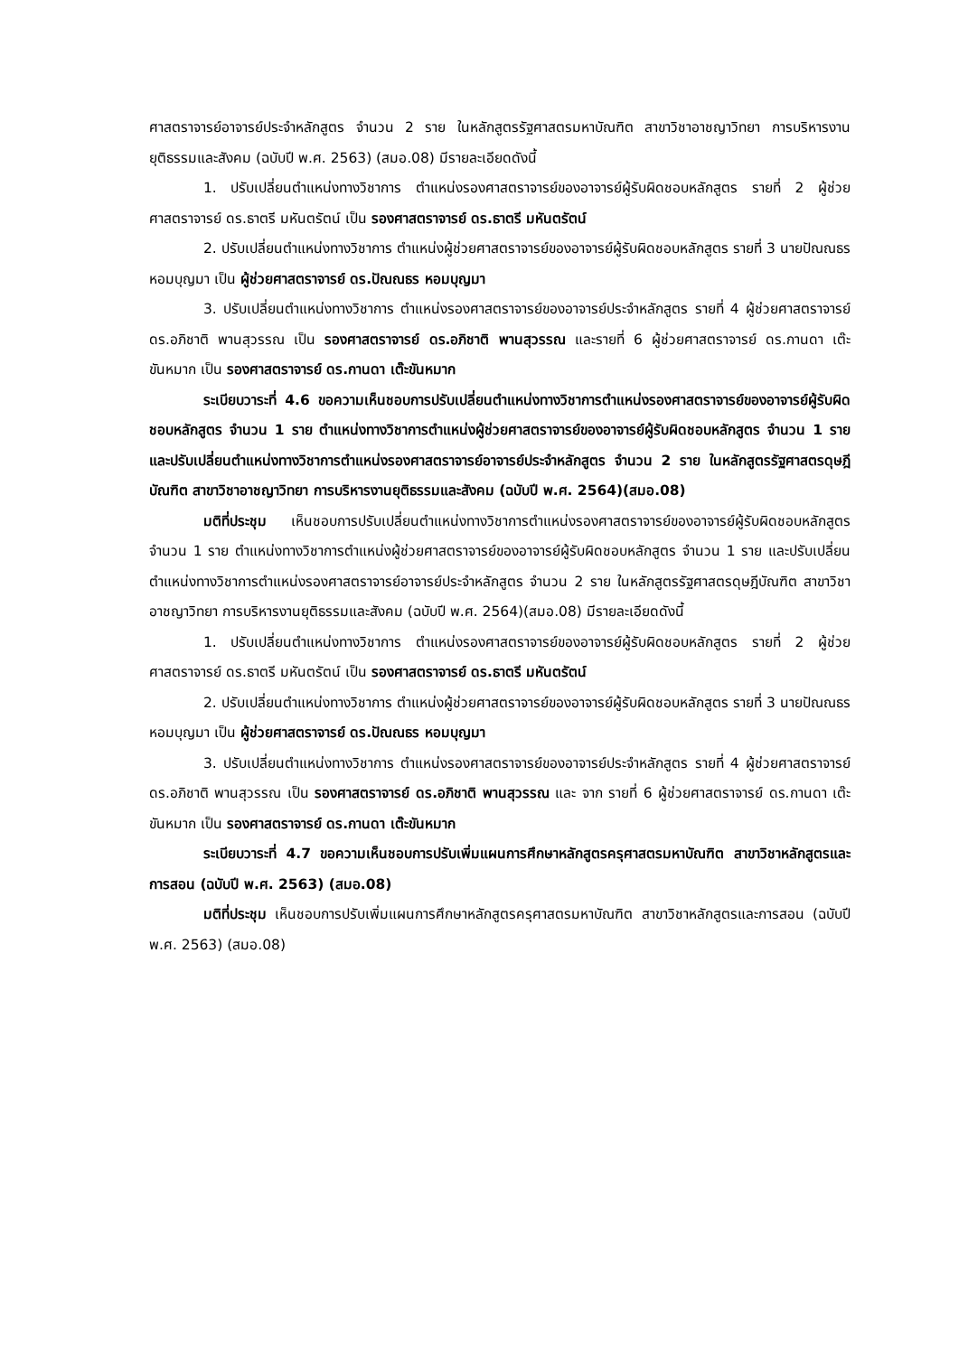ศาสตราจารย์อาจารย์ประจำหลักสูตร จำนวน 2 ราย ในหลักสูตรรัฐศาสตรมหาบัณฑิต สาขาวิชาอาชญาวิทยา การบริหารงานยุติธรรมและสังคม (ฉบับปี พ.ศ. 2563) (สมอ.08) มีรายละเอียดดังนี้
1. ปรับเปลี่ยนตำแหน่งทางวิชาการ ตำแหน่งรองศาสตราจารย์ของอาจารย์ผู้รับผิดชอบหลักสูตร รายที่ 2 ผู้ช่วยศาสตราจารย์ ดร.ธาตรี มหันตรัตน์ เป็น รองศาสตราจารย์ ดร.ธาตรี มหันตรัตน์
2. ปรับเปลี่ยนตำแหน่งทางวิชาการ ตำแหน่งผู้ช่วยศาสตราจารย์ของอาจารย์ผู้รับผิดชอบหลักสูตร รายที่ 3 นายปัณณธร หอมบุญมา เป็น ผู้ช่วยศาสตราจารย์ ดร.ปัณณธร หอมบุญมา
3. ปรับเปลี่ยนตำแหน่งทางวิชาการ ตำแหน่งรองศาสตราจารย์ของอาจารย์ประจำหลักสูตร รายที่ 4 ผู้ช่วยศาสตราจารย์ ดร.อภิชาติ พานสุวรรณ เป็น รองศาสตราจารย์ ดร.อภิชาติ พานสุวรรณ และรายที่ 6 ผู้ช่วยศาสตราจารย์ ดร.กานดา เต๊ะขันหมาก เป็น รองศาสตราจารย์ ดร.กานดา เต๊ะขันหมาก
ระเบียบวาระที่ 4.6 ขอความเห็นชอบการปรับเปลี่ยนตำแหน่งทางวิชาการตำแหน่งรองศาสตราจารย์ของอาจารย์ผู้รับผิดชอบหลักสูตร จำนวน 1 ราย ตำแหน่งทางวิชาการตำแหน่งผู้ช่วยศาสตราจารย์ของอาจารย์ผู้รับผิดชอบหลักสูตร จำนวน 1 ราย และปรับเปลี่ยนตำแหน่งทางวิชาการตำแหน่งรองศาสตราจารย์อาจารย์ประจำหลักสูตร จำนวน 2 ราย ในหลักสูตรรัฐศาสตรดุษฎีบัณฑิต สาขาวิชาอาชญาวิทยา การบริหารงานยุติธรรมและสังคม (ฉบับปี พ.ศ. 2564)(สมอ.08)
มติที่ประชุม เห็นชอบการปรับเปลี่ยนตำแหน่งทางวิชาการตำแหน่งรองศาสตราจารย์ของอาจารย์ผู้รับผิดชอบหลักสูตร จำนวน 1 ราย ตำแหน่งทางวิชาการตำแหน่งผู้ช่วยศาสตราจารย์ของอาจารย์ผู้รับผิดชอบหลักสูตร จำนวน 1 ราย และปรับเปลี่ยนตำแหน่งทางวิชาการตำแหน่งรองศาสตราจารย์อาจารย์ประจำหลักสูตร จำนวน 2 ราย ในหลักสูตรรัฐศาสตรดุษฎีบัณฑิต สาขาวิชาอาชญาวิทยา การบริหารงานยุติธรรมและสังคม (ฉบับปี พ.ศ. 2564)(สมอ.08) มีรายละเอียดดังนี้
1. ปรับเปลี่ยนตำแหน่งทางวิชาการ ตำแหน่งรองศาสตราจารย์ของอาจารย์ผู้รับผิดชอบหลักสูตร รายที่ 2 ผู้ช่วยศาสตราจารย์ ดร.ธาตรี มหันตรัตน์ เป็น รองศาสตราจารย์ ดร.ธาตรี มหันตรัตน์
2. ปรับเปลี่ยนตำแหน่งทางวิชาการ ตำแหน่งผู้ช่วยศาสตราจารย์ของอาจารย์ผู้รับผิดชอบหลักสูตร รายที่ 3 นายปัณณธร หอมบุญมา เป็น ผู้ช่วยศาสตราจารย์ ดร.ปัณณธร หอมบุญมา
3. ปรับเปลี่ยนตำแหน่งทางวิชาการ ตำแหน่งรองศาสตราจารย์ของอาจารย์ประจำหลักสูตร รายที่ 4 ผู้ช่วยศาสตราจารย์ ดร.อภิชาติ พานสุวรรณ เป็น รองศาสตราจารย์ ดร.อภิชาติ พานสุวรรณ และ จาก รายที่ 6 ผู้ช่วยศาสตราจารย์ ดร.กานดา เต๊ะขันหมาก เป็น รองศาสตราจารย์ ดร.กานดา เต๊ะขันหมาก
ระเบียบวาระที่ 4.7 ขอความเห็นชอบการปรับเพิ่มแผนการศึกษาหลักสูตรครุศาสตรมหาบัณฑิต สาขาวิชาหลักสูตรและการสอน (ฉบับปี พ.ศ. 2563) (สมอ.08)
มติที่ประชุม เห็นชอบการปรับเพิ่มแผนการศึกษาหลักสูตรครุศาสตรมหาบัณฑิต สาขาวิชาหลักสูตรและการสอน (ฉบับปี พ.ศ. 2563) (สมอ.08)